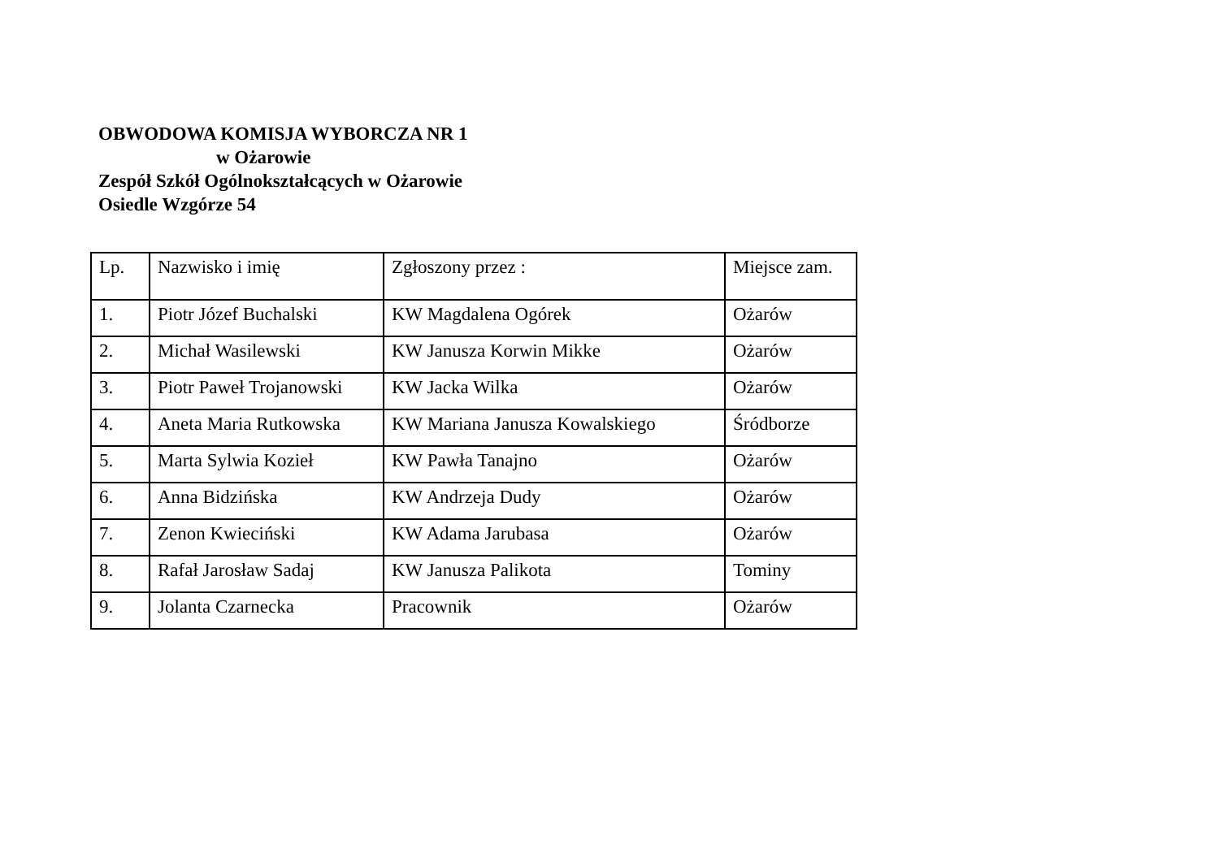OBWODOWA KOMISJA WYBORCZA NR 1
w Ożarowie
Zespół Szkół Ogólnokształcących w Ożarowie
Osiedle Wzgórze 54
| Lp. | Nazwisko i imię | Zgłoszony przez : | Miejsce zam. |
| --- | --- | --- | --- |
| 1. | Piotr Józef Buchalski | KW Magdalena Ogórek | Ożarów |
| 2. | Michał Wasilewski | KW Janusza Korwin Mikke | Ożarów |
| 3. | Piotr Paweł Trojanowski | KW Jacka Wilka | Ożarów |
| 4. | Aneta Maria Rutkowska | KW Mariana Janusza Kowalskiego | Śródborze |
| 5. | Marta Sylwia Kozieł | KW Pawła Tanajno | Ożarów |
| 6. | Anna Bidzińska | KW Andrzeja Dudy | Ożarów |
| 7. | Zenon Kwieciński | KW Adama Jarubasa | Ożarów |
| 8. | Rafał Jarosław Sadaj | KW Janusza Palikota | Tominy |
| 9. | Jolanta Czarnecka | Pracownik | Ożarów |